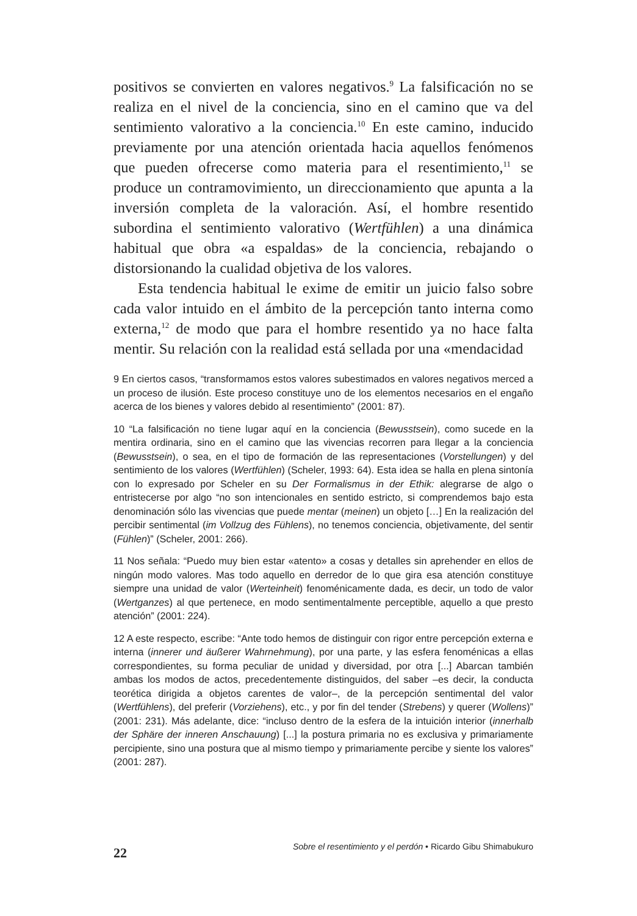positivos se convierten en valores negativos.<sup>9</sup> La falsificación no se realiza en el nivel de la conciencia, sino en el camino que va del sentimiento valorativo a la conciencia.<sup>10</sup> En este camino, inducido previamente por una atención orientada hacia aquellos fenómenos que pueden ofrecerse como materia para el resentimiento,<sup>11</sup> se produce un contramovimiento, un direccionamiento que apunta a la inversión completa de la valoración. Así, el hombre resentido subordina el sentimiento valorativo (Wertfühlen) a una dinámica habitual que obra «a espaldas» de la conciencia, rebajando o distorsionando la cualidad objetiva de los valores.
Esta tendencia habitual le exime de emitir un juicio falso sobre cada valor intuido en el ámbito de la percepción tanto interna como externa,<sup>12</sup> de modo que para el hombre resentido ya no hace falta mentir. Su relación con la realidad está sellada por una «mendacidad
9 En ciertos casos, “transformamos estos valores subestimados en valores negativos merced a un proceso de ilusión. Este proceso constituye uno de los elementos necesarios en el engaño acerca de los bienes y valores debido al resentimiento” (2001: 87).
10 “La falsificación no tiene lugar aquí en la conciencia (Bewusstsein), como sucede en la mentira ordinaria, sino en el camino que las vivencias recorren para llegar a la conciencia (Bewusstsein), o sea, en el tipo de formación de las representaciones (Vorstellungen) y del sentimiento de los valores (Wertfühlen) (Scheler, 1993: 64). Esta idea se halla en plena sintonía con lo expresado por Scheler en su Der Formalismus in der Ethik: alegrarse de algo o entristecerse por algo “no son intencionales en sentido estricto, si comprendemos bajo esta denominación sólo las vivencias que puede mentar (meinen) un objeto […] En la realización del percibir sentimental (im Vollzug des Fühlens), no tenemos conciencia, objetivamente, del sentir (Fühlen)” (Scheler, 2001: 266).
11 Nos señala: “Puedo muy bien estar «atento» a cosas y detalles sin aprehender en ellos de ningún modo valores. Mas todo aquello en derredor de lo que gira esa atención constituye siempre una unidad de valor (Werteinheit) fenoménicamente dada, es decir, un todo de valor (Wertganzes) al que pertenece, en modo sentimentalmente perceptible, aquello a que presto atención” (2001: 224).
12 A este respecto, escribe: “Ante todo hemos de distinguir con rigor entre percepción externa e interna (innerer und äußerer Wahrnehmung), por una parte, y las esfera fenoménicas a ellas correspondientes, su forma peculiar de unidad y diversidad, por otra [...] Abarcan también ambas los modos de actos, precedentemente distinguidos, del saber –es decir, la conducta teorética dirigida a objetos carentes de valor–, de la percepción sentimental del valor (Wertfühlens), del preferir (Vorziehens), etc., y por fin del tender (Strebens) y querer (Wollens)” (2001: 231). Más adelante, dice: “incluso dentro de la esfera de la intuición interior (innerhalb der Sphäre der inneren Anschauung) [...] la postura primaria no es exclusiva y primariamente percipiente, sino una postura que al mismo tiempo y primariamente percibe y siente los valores” (2001: 287).
Sobre el resentimiento y el perdón • Ricardo Gibu Shimabukuro
22